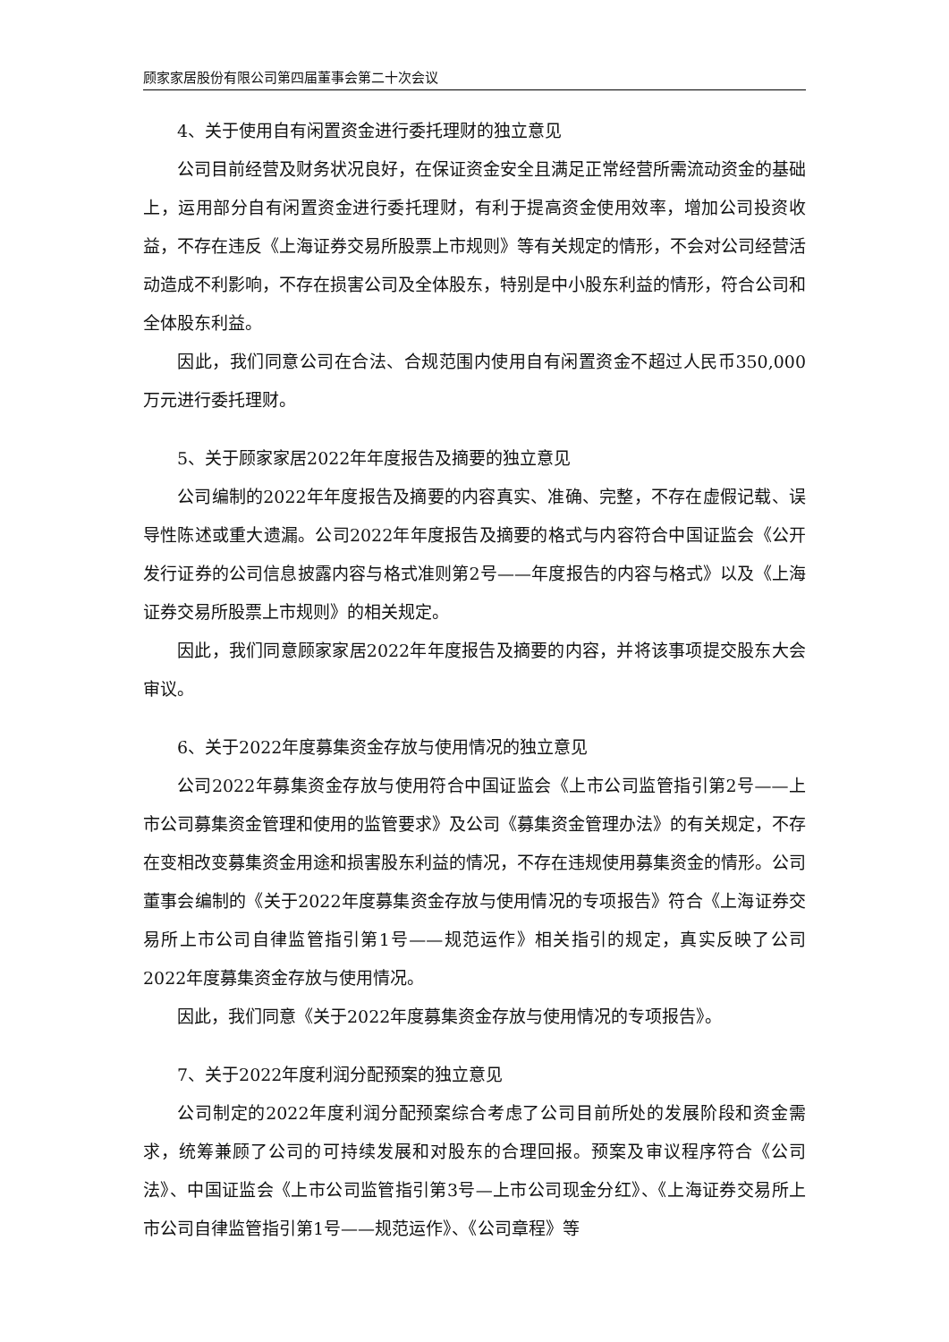顾家家居股份有限公司第四届董事会第二十次会议
4、关于使用自有闲置资金进行委托理财的独立意见
公司目前经营及财务状况良好，在保证资金安全且满足正常经营所需流动资金的基础上，运用部分自有闲置资金进行委托理财，有利于提高资金使用效率，增加公司投资收益，不存在违反《上海证券交易所股票上市规则》等有关规定的情形，不会对公司经营活动造成不利影响，不存在损害公司及全体股东，特别是中小股东利益的情形，符合公司和全体股东利益。
因此，我们同意公司在合法、合规范围内使用自有闲置资金不超过人民币350,000万元进行委托理财。
5、关于顾家家居2022年年度报告及摘要的独立意见
公司编制的2022年年度报告及摘要的内容真实、准确、完整，不存在虚假记载、误导性陈述或重大遗漏。公司2022年年度报告及摘要的格式与内容符合中国证监会《公开发行证券的公司信息披露内容与格式准则第2号——年度报告的内容与格式》以及《上海证券交易所股票上市规则》的相关规定。
因此，我们同意顾家家居2022年年度报告及摘要的内容，并将该事项提交股东大会审议。
6、关于2022年度募集资金存放与使用情况的独立意见
公司2022年募集资金存放与使用符合中国证监会《上市公司监管指引第2号——上市公司募集资金管理和使用的监管要求》及公司《募集资金管理办法》的有关规定，不存在变相改变募集资金用途和损害股东利益的情况，不存在违规使用募集资金的情形。公司董事会编制的《关于2022年度募集资金存放与使用情况的专项报告》符合《上海证券交易所上市公司自律监管指引第1号——规范运作》相关指引的规定，真实反映了公司2022年度募集资金存放与使用情况。
因此，我们同意《关于2022年度募集资金存放与使用情况的专项报告》。
7、关于2022年度利润分配预案的独立意见
公司制定的2022年度利润分配预案综合考虑了公司目前所处的发展阶段和资金需求，统筹兼顾了公司的可持续发展和对股东的合理回报。预案及审议程序符合《公司法》、中国证监会《上市公司监管指引第3号—上市公司现金分红》、《上海证券交易所上市公司自律监管指引第1号——规范运作》、《公司章程》等